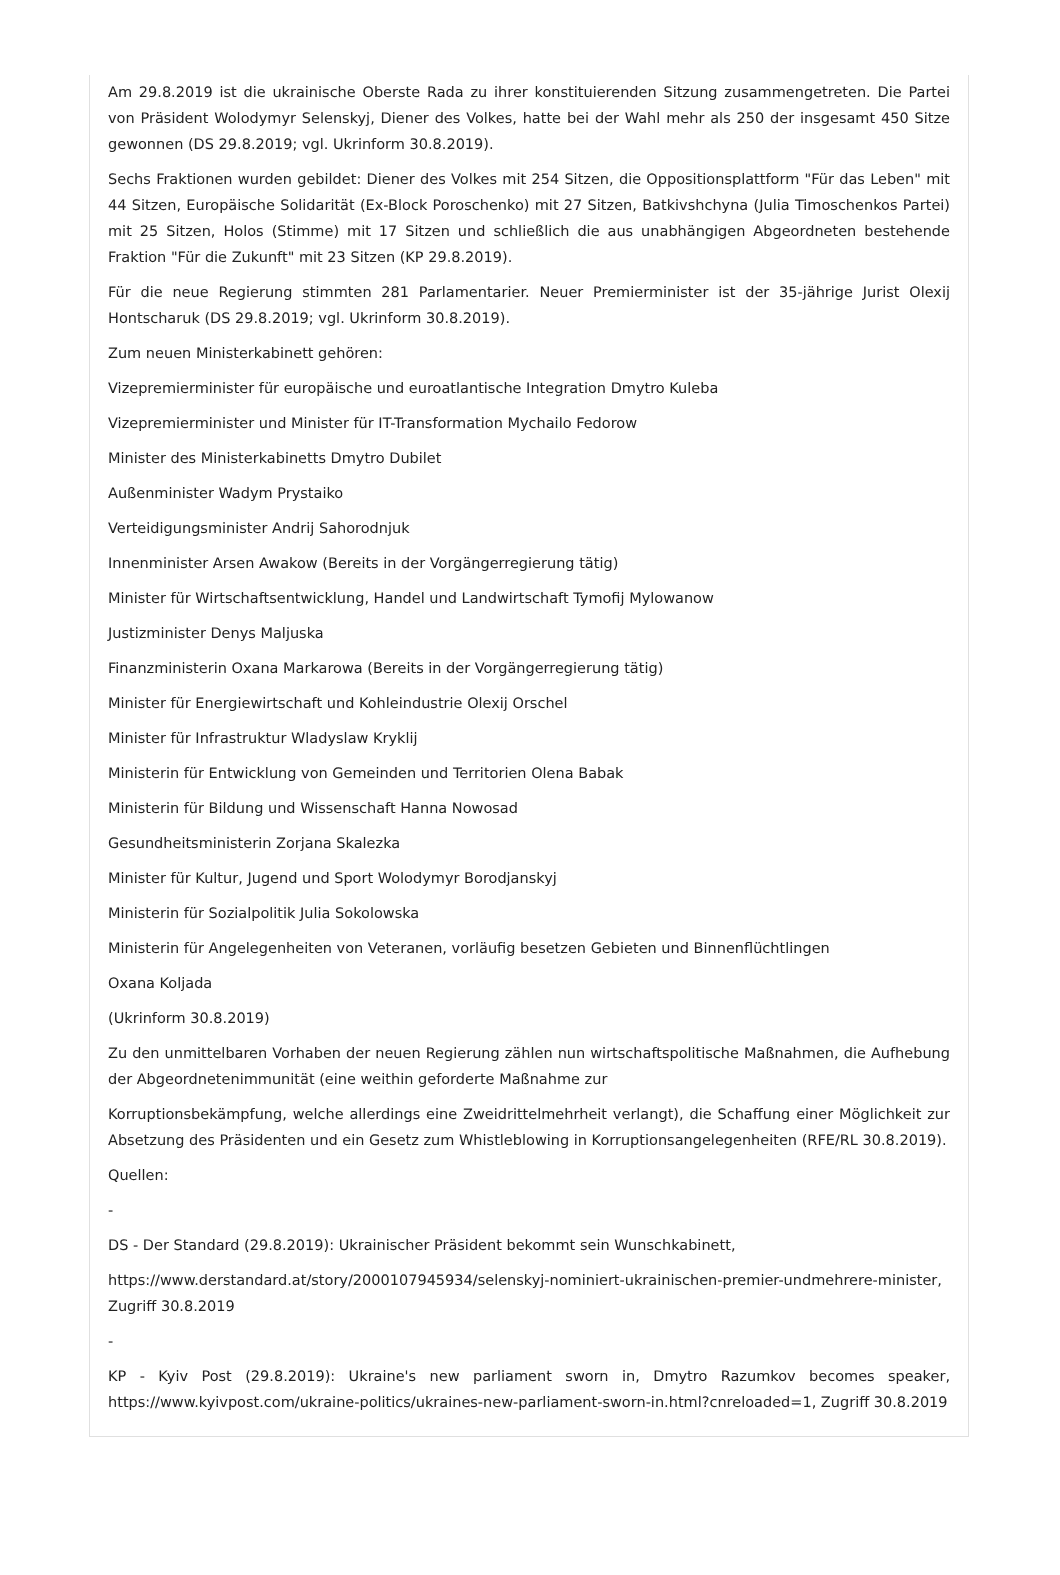Am 29.8.2019 ist die ukrainische Oberste Rada zu ihrer konstituierenden Sitzung zusammengetreten. Die Partei von Präsident Wolodymyr Selenskyj, Diener des Volkes, hatte bei der Wahl mehr als 250 der insgesamt 450 Sitze gewonnen (DS 29.8.2019; vgl. Ukrinform 30.8.2019).
Sechs Fraktionen wurden gebildet: Diener des Volkes mit 254 Sitzen, die Oppositionsplattform "Für das Leben" mit 44 Sitzen, Europäische Solidarität (Ex-Block Poroschenko) mit 27 Sitzen, Batkivshchyna (Julia Timoschenkos Partei) mit 25 Sitzen, Holos (Stimme) mit 17 Sitzen und schließlich die aus unabhängigen Abgeordneten bestehende Fraktion "Für die Zukunft" mit 23 Sitzen (KP 29.8.2019).
Für die neue Regierung stimmten 281 Parlamentarier. Neuer Premierminister ist der 35-jährige Jurist Olexij Hontscharuk (DS 29.8.2019; vgl. Ukrinform 30.8.2019).
Zum neuen Ministerkabinett gehören:
Vizepremierminister für europäische und euroatlantische Integration Dmytro Kuleba
Vizepremierminister und Minister für IT-Transformation Mychailo Fedorow
Minister des Ministerkabinetts Dmytro Dubilet
Außenminister Wadym Prystaiko
Verteidigungsminister Andrij Sahorodnjuk
Innenminister Arsen Awakow (Bereits in der Vorgängerregierung tätig)
Minister für Wirtschaftsentwicklung, Handel und Landwirtschaft Tymofij Mylowanow
Justizminister Denys Maljuska
Finanzministerin Oxana Markarowa (Bereits in der Vorgängerregierung tätig)
Minister für Energiewirtschaft und Kohleindustrie Olexij Orschel
Minister für Infrastruktur Wladyslaw Kryklij
Ministerin für Entwicklung von Gemeinden und Territorien Olena Babak
Ministerin für Bildung und Wissenschaft Hanna Nowosad
Gesundheitsministerin Zorjana Skalezka
Minister für Kultur, Jugend und Sport Wolodymyr Borodjanskyj
Ministerin für Sozialpolitik Julia Sokolowska
Ministerin für Angelegenheiten von Veteranen, vorläufig besetzen Gebieten und Binnenflüchtlingen
Oxana Koljada
(Ukrinform 30.8.2019)
Zu den unmittelbaren Vorhaben der neuen Regierung zählen nun wirtschaftspolitische Maßnahmen, die Aufhebung der Abgeordnetenimmunität (eine weithin geforderte Maßnahme zur
Korruptionsbekämpfung, welche allerdings eine Zweidrittelmehrheit verlangt), die Schaffung einer Möglichkeit zur Absetzung des Präsidenten und ein Gesetz zum Whistleblowing in Korruptionsangelegenheiten (RFE/RL 30.8.2019).
Quellen:
-
DS - Der Standard (29.8.2019): Ukrainischer Präsident bekommt sein Wunschkabinett,
https://www.derstandard.at/story/2000107945934/selenskyj-nominiert-ukrainischen-premier-undmehrere-minister, Zugriff 30.8.2019
-
KP - Kyiv Post (29.8.2019): Ukraine's new parliament sworn in, Dmytro Razumkov becomes speaker, https://www.kyivpost.com/ukraine-politics/ukraines-new-parliament-sworn-in.html?cnreloaded=1, Zugriff 30.8.2019